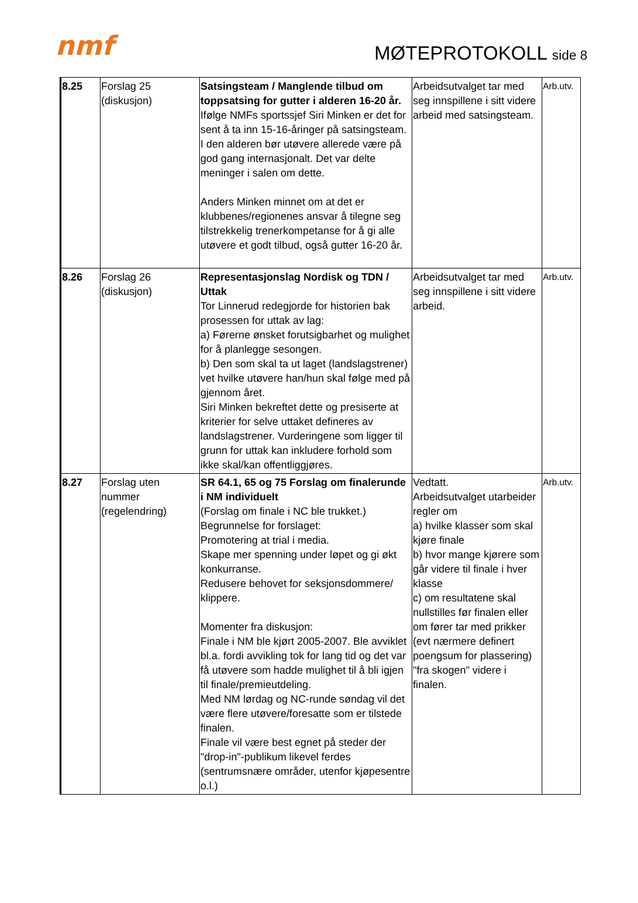nmf MØTEPROTOKOLL side 8
| 8.25 | Forslag 25 (diskusjon) | Satsingsteam / Manglende tilbud om toppsatsing for gutter i alderen 16-20 år. Ifølge NMFs sportssjef Siri Minken er det for sent å ta inn 15-16-åringer på satsingsteam. I den alderen bør utøvere allerede være på god gang internasjonalt. Det var delte meninger i salen om dette. Anders Minken minnet om at det er klubbenes/regionenes ansvar å tilegne seg tilstrekkelig trenerkompetanse for å gi alle utøvere et godt tilbud, også gutter 16-20 år. | Arbeidsutvalget tar med seg innspillene i sitt videre arbeid med satsingsteam. | Arb.utv. |
| 8.26 | Forslag 26 (diskusjon) | Representasjonslag Nordisk og TDN / Uttak Tor Linnerud redegjorde for historien bak prosessen for uttak av lag: a) Førerne ønsket forutsigbarhet og mulighet for å planlegge sesongen. b) Den som skal ta ut laget (landslagstrener) vet hvilke utøvere han/hun skal følge med på gjennom året. Siri Minken bekreftet dette og presiserte at kriterier for selve uttaket defineres av landslagstrener. Vurderingene som ligger til grunn for uttak kan inkludere forhold som ikke skal/kan offentliggjøres. | Arbeidsutvalget tar med seg innspillene i sitt videre arbeid. | Arb.utv. |
| 8.27 | Forslag uten nummer (regelendring) | SR 64.1, 65 og 75 Forslag om finalerunde i NM individuelt (Forslag om finale i NC ble trukket.) Begrunnelse for forslaget: Promotering at trial i media. Skape mer spenning under løpet og gi økt konkurranse. Redusere behovet for seksjonsdommere/ klippere. Momenter fra diskusjon: Finale i NM ble kjørt 2005-2007. Ble avviklet bl.a. fordi avvikling tok for lang tid og det var få utøvere som hadde mulighet til å bli igjen til finale/premieutdeling. Med NM lørdag og NC-runde søndag vil det være flere utøvere/foresatte som er tilstede finalen. Finale vil være best egnet på steder der "drop-in"-publikum likevel ferdes (sentrumsnære områder, utenfor kjøpesentre o.l.) | Vedtatt. Arbeidsutvalget utarbeider regler om a) hvilke klasser som skal kjøre finale b) hvor mange kjørere som går videre til finale i hver klasse c) om resultatene skal nullstilles før finalen eller om fører tar med prikker (evt nærmere definert poengsum for plassering) "fra skogen" videre i finalen. | Arb.utv. |